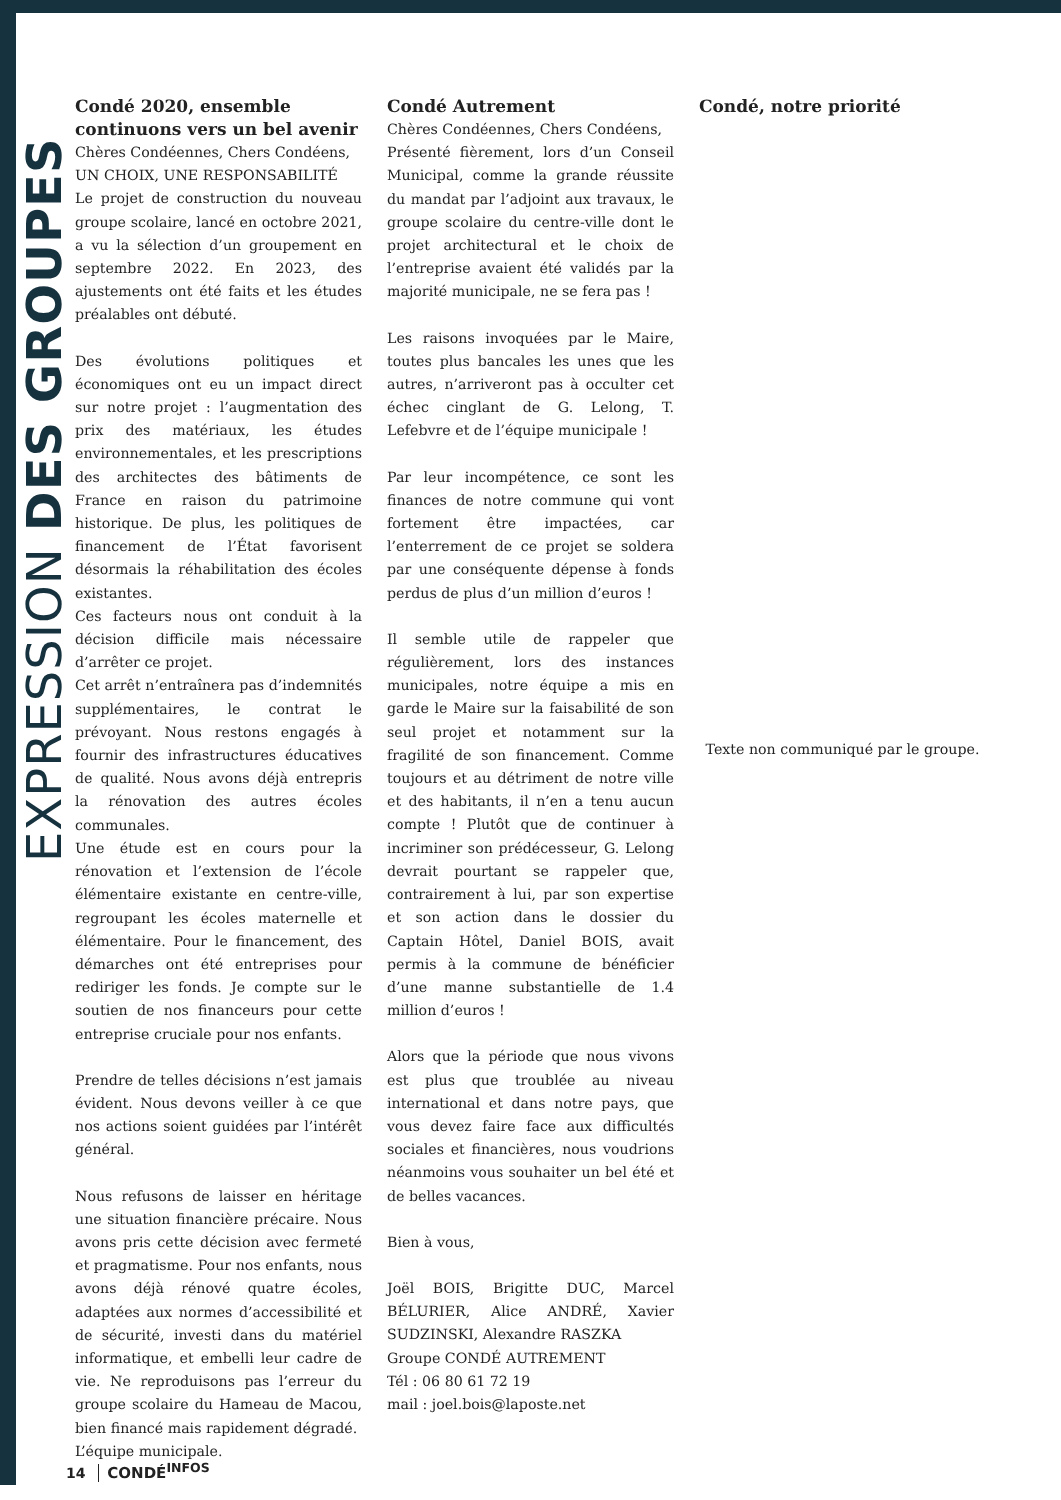EXPRESSION DES GROUPES
Condé 2020, ensemble continuons vers un bel avenir
Chères Condéennes, Chers Condéens,
UN CHOIX, UNE RESPONSABILITÉ
Le projet de construction du nouveau groupe scolaire, lancé en octobre 2021, a vu la sélection d’un groupement en septembre 2022. En 2023, des ajustements ont été faits et les études préalables ont débuté.
Des évolutions politiques et économiques ont eu un impact direct sur notre projet : l’augmentation des prix des matériaux, les études environnementales, et les prescriptions des architectes des bâtiments de France en raison du patrimoine historique. De plus, les politiques de financement de l’État favorisent désormais la réhabilitation des écoles existantes.
Ces facteurs nous ont conduit à la décision difficile mais nécessaire d’arrêter ce projet.
Cet arrêt n’entraînera pas d’indemnités supplémentaires, le contrat le prévoyant. Nous restons engagés à fournir des infrastructures éducatives de qualité. Nous avons déjà entrepris la rénovation des autres écoles communales.
Une étude est en cours pour la rénovation et l’extension de l’école élémentaire existante en centre-ville, regroupant les écoles maternelle et élémentaire. Pour le financement, des démarches ont été entreprises pour rediriger les fonds. Je compte sur le soutien de nos financeurs pour cette entreprise cruciale pour nos enfants.
Prendre de telles décisions n’est jamais évident. Nous devons veiller à ce que nos actions soient guidées par l’intérêt général.
Nous refusons de laisser en héritage une situation financière précaire. Nous avons pris cette décision avec fermeté et pragmatisme. Pour nos enfants, nous avons déjà rénové quatre écoles, adaptées aux normes d’accessibilité et de sécurité, investi dans du matériel informatique, et embelli leur cadre de vie. Ne reproduisons pas l’erreur du groupe scolaire du Hameau de Macou, bien financé mais rapidement dégradé.
L’équipe municipale.
Condé Autrement
Chères Condéennes, Chers Condéens,
Présenté fièrement, lors d’un Conseil Municipal, comme la grande réussite du mandat par l’adjoint aux travaux, le groupe scolaire du centre-ville dont le projet architectural et le choix de l’entreprise avaient été validés par la majorité municipale, ne se fera pas !
Les raisons invoquées par le Maire, toutes plus bancales les unes que les autres, n’arriveront pas à occulter cet échec cinglant de G. Lelong, T. Lefebvre et de l’équipe municipale !
Par leur incompétence, ce sont les finances de notre commune qui vont fortement être impactées, car l’enterrement de ce projet se soldera par une conséquente dépense à fonds perdus de plus d’un million d’euros !
Il semble utile de rappeler que régulièrement, lors des instances municipales, notre équipe a mis en garde le Maire sur la faisabilité de son seul projet et notamment sur la fragilité de son financement. Comme toujours et au détriment de notre ville et des habitants, il n’en a tenu aucun compte ! Plutôt que de continuer à incriminer son prédécesseur, G. Lelong devrait pourtant se rappeler que, contrairement à lui, par son expertise et son action dans le dossier du Captain Hôtel, Daniel BOIS, avait permis à la commune de bénéficier d’une manne substantielle de 1.4 million d’euros !
Alors que la période que nous vivons est plus que troublée au niveau international et dans notre pays, que vous devez faire face aux difficultés sociales et financières, nous voudrions néanmoins vous souhaiter un bel été et de belles vacances.
Bien à vous,
Joël BOIS, Brigitte DUC, Marcel BÉLURIER, Alice ANDRÉ, Xavier SUDZINSKI, Alexandre RASZKA
Groupe CONDÉ AUTREMENT
Tél : 06 80 61 72 19
mail : joel.bois@laposte.net
Condé, notre priorité
Texte non communiqué par le groupe.
14 CONDÉ<sup>INFOS</sup>